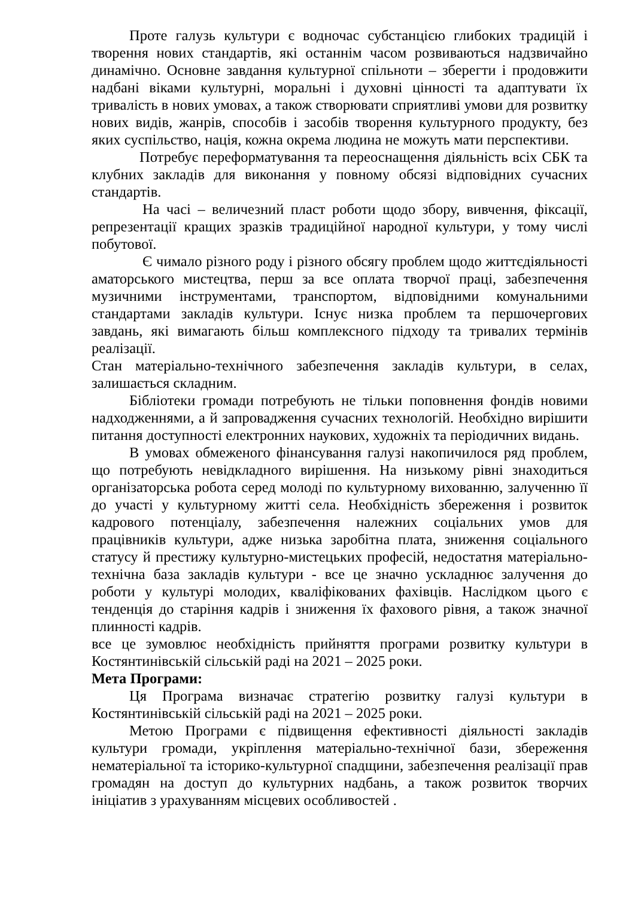Проте галузь культури є водночас субстанцією глибоких традицій і творення нових стандартів, які останнім часом розвиваються надзвичайно динамічно. Основне завдання культурної спільноти – зберегти і продовжити надбані віками культурні, моральні і духовні цінності та адаптувати їх тривалість в нових умовах, а також створювати сприятливі умови для розвитку нових видів, жанрів, способів і засобів творення культурного продукту, без яких суспільство, нація, кожна окрема людина не можуть мати перспективи.
Потребує переформатування та переоснащення діяльність всіх СБК та клубних закладів для виконання у повному обсязі відповідних сучасних стандартів.
На часі – величезний пласт роботи щодо збору, вивчення, фіксації, репрезентації кращих зразків традиційної народної культури, у тому числі побутової.
Є чимало різного роду і різного обсягу проблем щодо життєдіяльності аматорського мистецтва, перш за все оплата творчої праці, забезпечення музичними інструментами, транспортом, відповідними комунальними стандартами закладів культури. Існує низка проблем та першочергових завдань, які вимагають більш комплексного підходу та тривалих термінів реалізації.
Стан матеріально-технічного забезпечення закладів культури, в селах, залишається складним.
Бібліотеки громади потребують не тільки поповнення фондів новими надходженнями, а й запровадження сучасних технологій. Необхідно вирішити питання доступності електронних наукових, художніх та періодичних видань.
В умовах обмеженого фінансування галузі накопичилося ряд проблем, що потребують невідкладного вирішення. На низькому рівні знаходиться організаторська робота серед молоді по культурному вихованню, залученню її до участі у культурному житті села. Необхідність збереження і розвиток кадрового потенціалу, забезпечення належних соціальних умов для працівників культури, адже низька заробітна плата, зниження соціального статусу й престижу культурно-мистецьких професій, недостатня матеріально-технічна база закладів культури - все це значно ускладнює залучення до роботи у культурі молодих, кваліфікованих фахівців. Наслідком цього є тенденція до старіння кадрів і зниження їх фахового рівня, а також значної плинності кадрів.
все це зумовлює необхідність прийняття програми розвитку культури в Костянтинівській сільській раді на 2021 – 2025 роки.
Мета Програми:
Ця Програма визначає стратегію розвитку галузі культури в Костянтинівській сільській раді на 2021 – 2025 роки.
Метою Програми є підвищення ефективності діяльності закладів культури громади, укріплення матеріально-технічної бази, збереження нематеріальної та історико-культурної спадщини, забезпечення реалізації прав громадян на доступ до культурних надбань, а також розвиток творчих ініціатив з урахуванням місцевих особливостей .